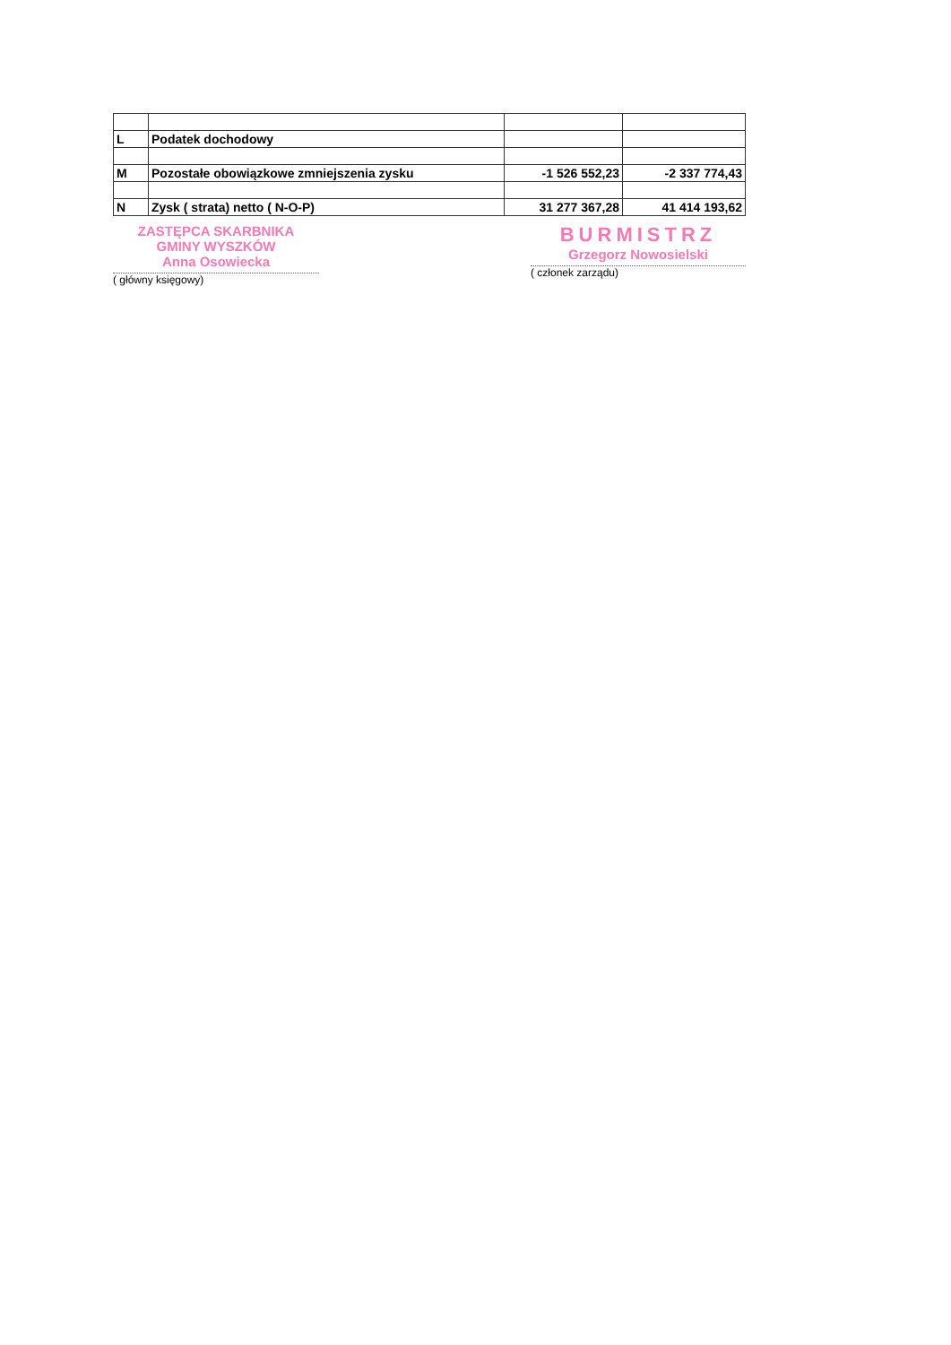| L | Podatek dochodowy | | |
| M | Pozostałe obowiązkowe zmniejszenia zysku | -1 526 552,23 | -2 337 774,43 |
| N | Zysk ( strata) netto ( N-O-P) | 31 277 367,28 | 41 414 193,62 |
ZASTĘPCA SKARBNIKA
GMINY WYSZKÓW
Anna Osowiecka
( główny księgowy)
BURMISTRZ
Grzegorz Nowosielski
( członek zarządu)